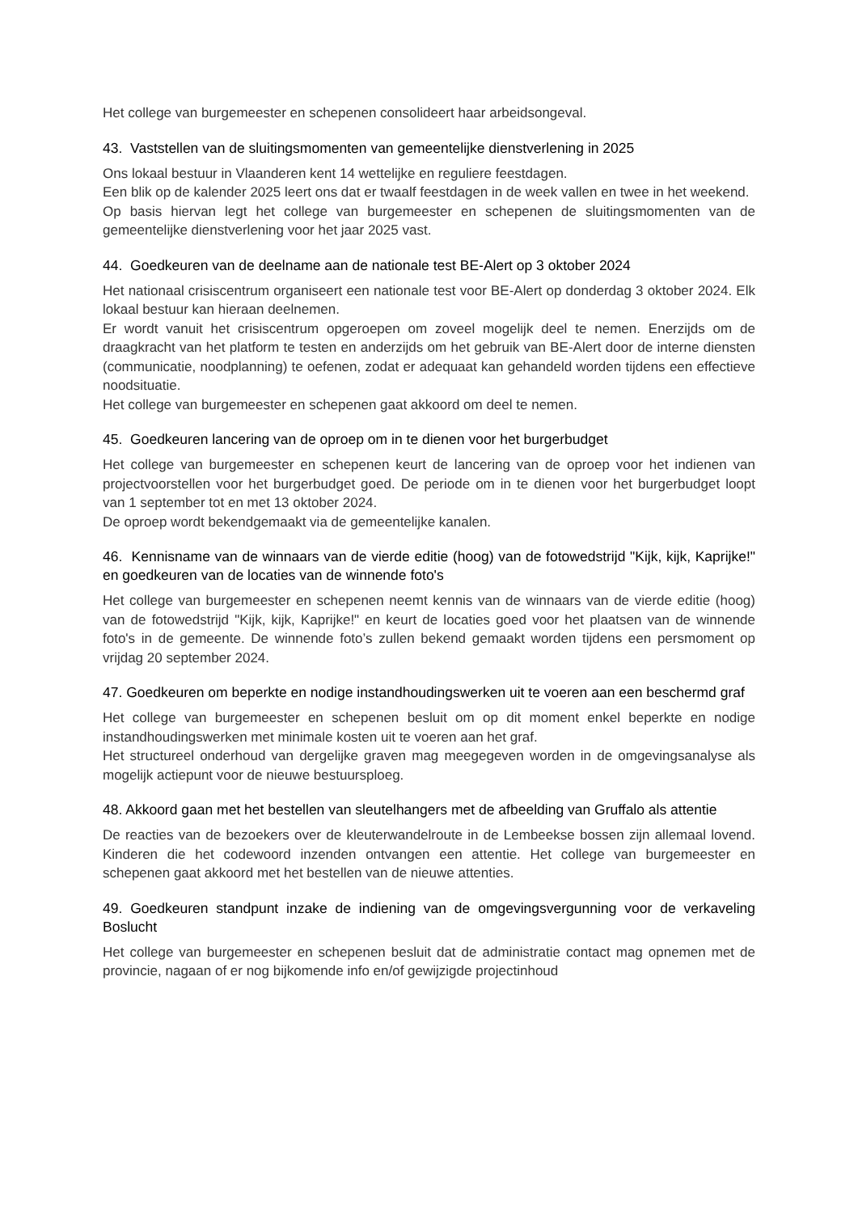Het college van burgemeester en schepenen consolideert haar arbeidsongeval.
43. Vaststellen van de sluitingsmomenten van gemeentelijke dienstverlening in 2025
Ons lokaal bestuur in Vlaanderen kent 14 wettelijke en reguliere feestdagen.
Een blik op de kalender 2025 leert ons dat er twaalf feestdagen in de week vallen en twee in het weekend.
Op basis hiervan legt het college van burgemeester en schepenen de sluitingsmomenten van de gemeentelijke dienstverlening voor het jaar 2025 vast.
44. Goedkeuren van de deelname aan de nationale test BE-Alert op 3 oktober 2024
Het nationaal crisiscentrum organiseert een nationale test voor BE-Alert op donderdag 3 oktober 2024. Elk lokaal bestuur kan hieraan deelnemen.
Er wordt vanuit het crisiscentrum opgeroepen om zoveel mogelijk deel te nemen. Enerzijds om de draagkracht van het platform te testen en anderzijds om het gebruik van BE-Alert door de interne diensten (communicatie, noodplanning) te oefenen, zodat er adequaat kan gehandeld worden tijdens een effectieve noodsituatie.
Het college van burgemeester en schepenen gaat akkoord om deel te nemen.
45. Goedkeuren lancering van de oproep om in te dienen voor het burgerbudget
Het college van burgemeester en schepenen keurt de lancering van de oproep voor het indienen van projectvoorstellen voor het burgerbudget goed. De periode om in te dienen voor het burgerbudget loopt van 1 september tot en met 13 oktober 2024.
De oproep wordt bekendgemaakt via de gemeentelijke kanalen.
46. Kennisname van de winnaars van de vierde editie (hoog) van de fotowedstrijd "Kijk, kijk, Kaprijke!" en goedkeuren van de locaties van de winnende foto's
Het college van burgemeester en schepenen neemt kennis van de winnaars van de vierde editie (hoog) van de fotowedstrijd "Kijk, kijk, Kaprijke!" en keurt de locaties goed voor het plaatsen van de winnende foto's in de gemeente. De winnende foto’s zullen bekend gemaakt worden tijdens een persmoment op vrijdag 20 september 2024.
47. Goedkeuren om beperkte en nodige instandhoudingswerken uit te voeren aan een beschermd graf
Het college van burgemeester en schepenen besluit om op dit moment enkel beperkte en nodige instandhoudingswerken met minimale kosten uit te voeren aan het graf.
Het structureel onderhoud van dergelijke graven mag meegegeven worden in de omgevingsanalyse als mogelijk actiepunt voor de nieuwe bestuursploeg.
48. Akkoord gaan met het bestellen van sleutelhangers met de afbeelding van Gruffalo als attentie
De reacties van de bezoekers over de kleuterwandelroute in de Lembeekse bossen zijn allemaal lovend. Kinderen die het codewoord inzenden ontvangen een attentie. Het college van burgemeester en schepenen gaat akkoord met het bestellen van de nieuwe attenties.
49. Goedkeuren standpunt inzake de indiening van de omgevingsvergunning voor de verkaveling Boslucht
Het college van burgemeester en schepenen besluit dat de administratie contact mag opnemen met de provincie, nagaan of er nog bijkomende info en/of gewijzigde projectinhoud